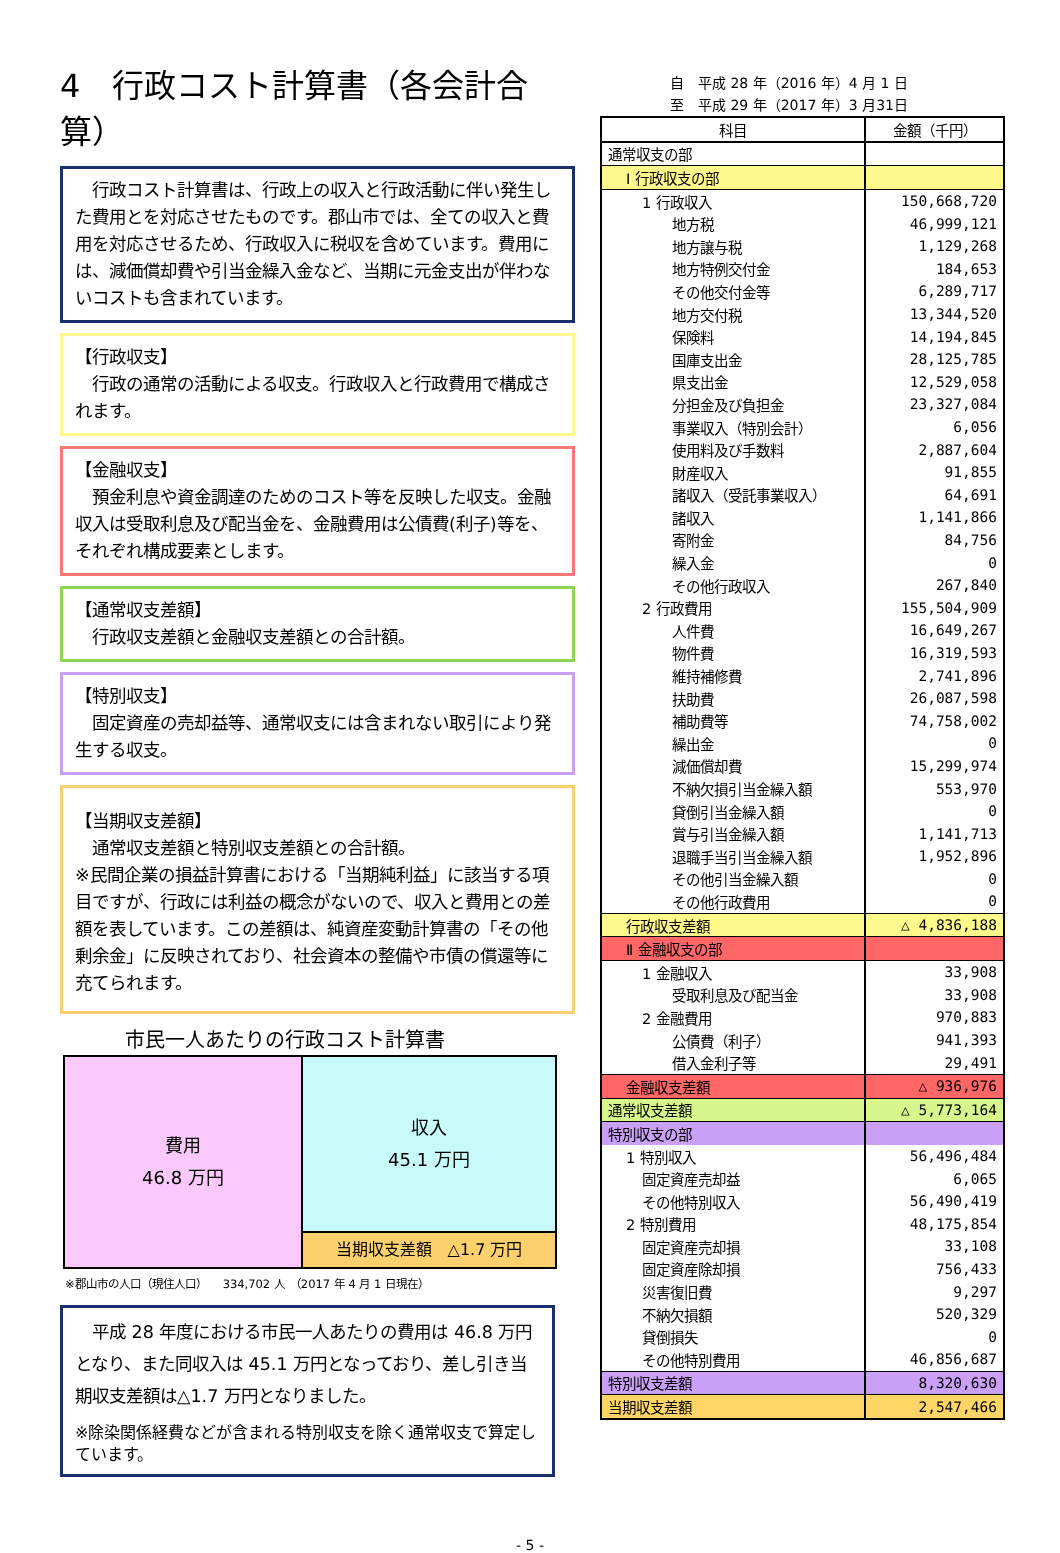4　行政コスト計算書（各会計合算）
　行政コスト計算書は、行政上の収入と行政活動に伴い発生した費用とを対応させたものです。郡山市では、全ての収入と費用を対応させるため、行政収入に税収を含めています。費用には、減価償却費や引当金繰入金など、当期に元金支出が伴わないコストも含まれています。
【行政収支】
　行政の通常の活動による収支。行政収入と行政費用で構成されます。
【金融収支】
　預金利息や資金調達のためのコスト等を反映した収支。金融収入は受取利息及び配当金を、金融費用は公債費(利子)等を、それぞれ構成要素とします。
【通常収支差額】
　行政収支差額と金融収支差額との合計額。
【特別収支】
　固定資産の売却益等、通常収支には含まれない取引により発生する収支。
【当期収支差額】
　通常収支差額と特別収支差額との合計額。
※民間企業の損益計算書における「当期純利益」に該当する項目ですが、行政には利益の概念がないので、収入と費用との差額を表しています。この差額は、純資産変動計算書の「その他剰余金」に反映されており、社会資本の整備や市債の償還等に充てられます。
市民一人あたりの行政コスト計算書
費用
46.8 万円
収入
45.1 万円
当期収支差額　△1.7 万円
※郡山市の人口（現住人口）　　334,702 人　（2017 年 4 月 1 日現在）
　平成 28 年度における市民一人あたりの費用は 46.8 万円となり、また同収入は 45.1 万円となっており、差し引き当期収支差額は△1.7 万円となりました。
※除染関係経費などが含まれる特別収支を除く通常収支で算定しています。
自　平成 28 年（2016 年）4 月 1 日
至　平成 29 年（2017 年）3 月31日
| 科目 | 金額（千円） |
| --- | --- |
| 通常収支の部 | |
| Ⅰ 行政収支の部 | |
| 1 行政収入 | 150,668,720 |
| 地方税 | 46,999,121 |
| 地方譲与税 | 1,129,268 |
| 地方特例交付金 | 184,653 |
| その他交付金等 | 6,289,717 |
| 地方交付税 | 13,344,520 |
| 保険料 | 14,194,845 |
| 国庫支出金 | 28,125,785 |
| 県支出金 | 12,529,058 |
| 分担金及び負担金 | 23,327,084 |
| 事業収入（特別会計） | 6,056 |
| 使用料及び手数料 | 2,887,604 |
| 財産収入 | 91,855 |
| 諸収入（受託事業収入） | 64,691 |
| 諸収入 | 1,141,866 |
| 寄附金 | 84,756 |
| 繰入金 | 0 |
| その他行政収入 | 267,840 |
| 2 行政費用 | 155,504,909 |
| 人件費 | 16,649,267 |
| 物件費 | 16,319,593 |
| 維持補修費 | 2,741,896 |
| 扶助費 | 26,087,598 |
| 補助費等 | 74,758,002 |
| 繰出金 | 0 |
| 減価償却費 | 15,299,974 |
| 不納欠損引当金繰入額 | 553,970 |
| 貸倒引当金繰入額 | 0 |
| 賞与引当金繰入額 | 1,141,713 |
| 退職手当引当金繰入額 | 1,952,896 |
| その他引当金繰入額 | 0 |
| その他行政費用 | 0 |
| 行政収支差額 | △ 4,836,188 |
| Ⅱ 金融収支の部 | |
| 1 金融収入 | 33,908 |
| 受取利息及び配当金 | 33,908 |
| 2 金融費用 | 970,883 |
| 公債費（利子） | 941,393 |
| 借入金利子等 | 29,491 |
| 金融収支差額 | △ 936,976 |
| 通常収支差額 | △ 5,773,164 |
| 特別収支の部 | |
| 1 特別収入 | 56,496,484 |
| 固定資産売却益 | 6,065 |
| その他特別収入 | 56,490,419 |
| 2 特別費用 | 48,175,854 |
| 固定資産売却損 | 33,108 |
| 固定資産除却損 | 756,433 |
| 災害復旧費 | 9,297 |
| 不納欠損額 | 520,329 |
| 貸倒損失 | 0 |
| その他特別費用 | 46,856,687 |
| 特別収支差額 | 8,320,630 |
| 当期収支差額 | 2,547,466 |
- 5 -